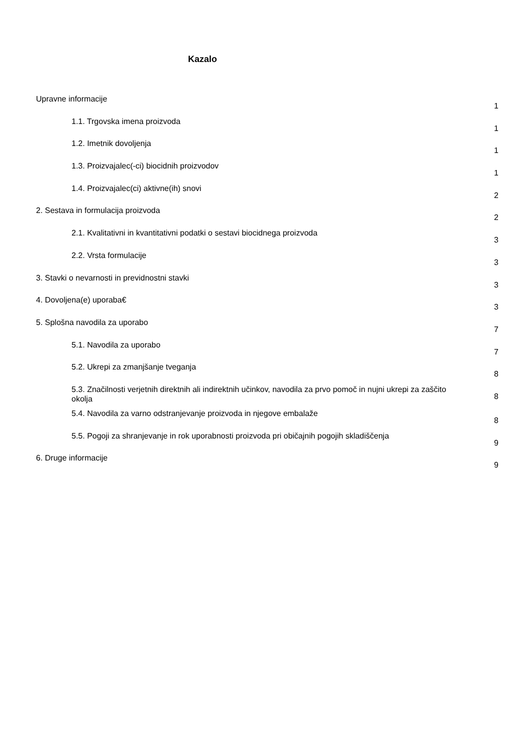Kazalo
Upravne informacije
1
1.1. Trgovska imena proizvoda
1
1.2. Imetnik dovoljenja
1
1.3. Proizvajalec(-ci) biocidnih proizvodov
1
1.4. Proizvajalec(ci) aktivne(ih) snovi
2
2. Sestava in formulacija proizvoda
2
2.1. Kvalitativni in kvantitativni podatki o sestavi biocidnega proizvoda
3
2.2. Vrsta formulacije
3
3. Stavki o nevarnosti in previdnostni stavki
3
4. Dovoljena(e) uporaba€
3
5. Splošna navodila za uporabo
7
5.1. Navodila za uporabo
7
5.2. Ukrepi za zmanjšanje tveganja
8
5.3. Značilnosti verjetnih direktnih ali indirektnih učinkov, navodila za prvo pomoč in nujni ukrepi za zaščito okolja
8
5.4. Navodila za varno odstranjevanje proizvoda in njegove embalaže
8
5.5. Pogoji za shranjevanje in rok uporabnosti proizvoda pri običajnih pogojih skladiščenja
9
6. Druge informacije
9